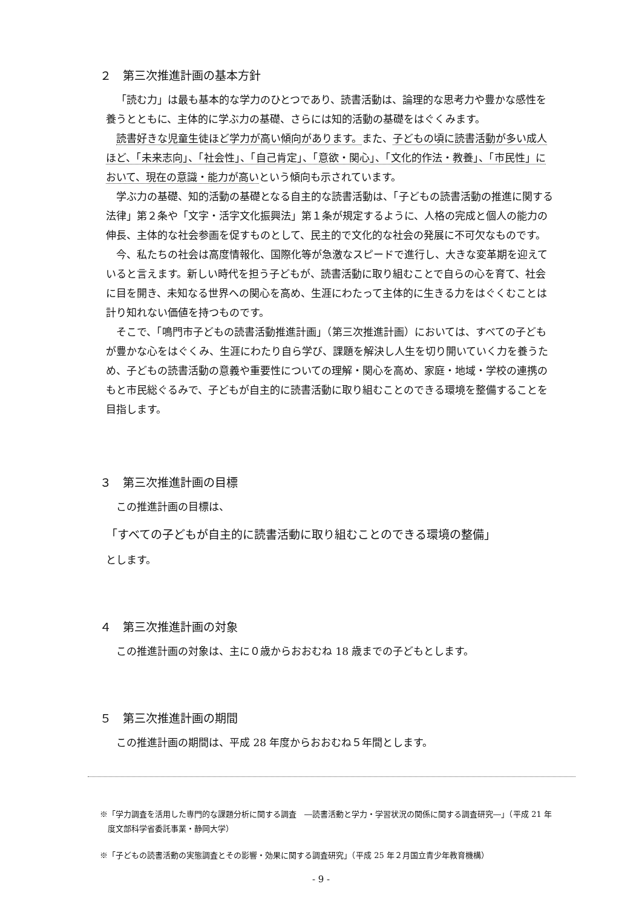２　第三次推進計画の基本方針
「読む力」は最も基本的な学力のひとつであり、読書活動は、論理的な思考力や豊かな感性を養うとともに、主体的に学ぶ力の基礎、さらには知的活動の基礎をはぐくみます。
読書好きな児童生徒ほど学力が高い傾向があります。また、子どもの頃に読書活動が多い成人ほど、「未来志向」、「社会性」、「自己肯定」、「意欲・関心」、「文化的作法・教養」、「市民性」において、現在の意識・能力が高いという傾向も示されています。
学ぶ力の基礎、知的活動の基礎となる自主的な読書活動は、「子どもの読書活動の推進に関する法律」第２条や「文字・活字文化振興法」第１条が規定するように、人格の完成と個人の能力の伸長、主体的な社会参画を促すものとして、民主的で文化的な社会の発展に不可欠なものです。
今、私たちの社会は高度情報化、国際化等が急激なスピードで進行し、大きな変革期を迎えていると言えます。新しい時代を担う子どもが、読書活動に取り組むことで自らの心を育て、社会に目を開き、未知なる世界への関心を高め、生涯にわたって主体的に生きる力をはぐくむことは計り知れない価値を持つものです。
そこで、「鳴門市子どもの読書活動推進計画」（第三次推進計画）においては、すべての子どもが豊かな心をはぐくみ、生涯にわたり自ら学び、課題を解決し人生を切り開いていく力を養うため、子どもの読書活動の意義や重要性についての理解・関心を高め、家庭・地域・学校の連携のもと市民総ぐるみで、子どもが自主的に読書活動に取り組むことのできる環境を整備することを目指します。
３　第三次推進計画の目標
この推進計画の目標は、
「すべての子どもが自主的に読書活動に取り組むことのできる環境の整備」
とします。
４　第三次推進計画の対象
この推進計画の対象は、主に０歳からおおむね 18 歳までの子どもとします。
５　第三次推進計画の期間
この推進計画の期間は、平成 28 年度からおおむね５年間とします。
※「学力調査を活用した専門的な課題分析に関する調査　―読書活動と学力・学習状況の関係に関する調査研究―」（平成 21 年度文部科学省委託事業・静岡大学）
※「子どもの読書活動の実態調査とその影響・効果に関する調査研究」（平成 25 年２月国立青少年教育機構）
- 9 -